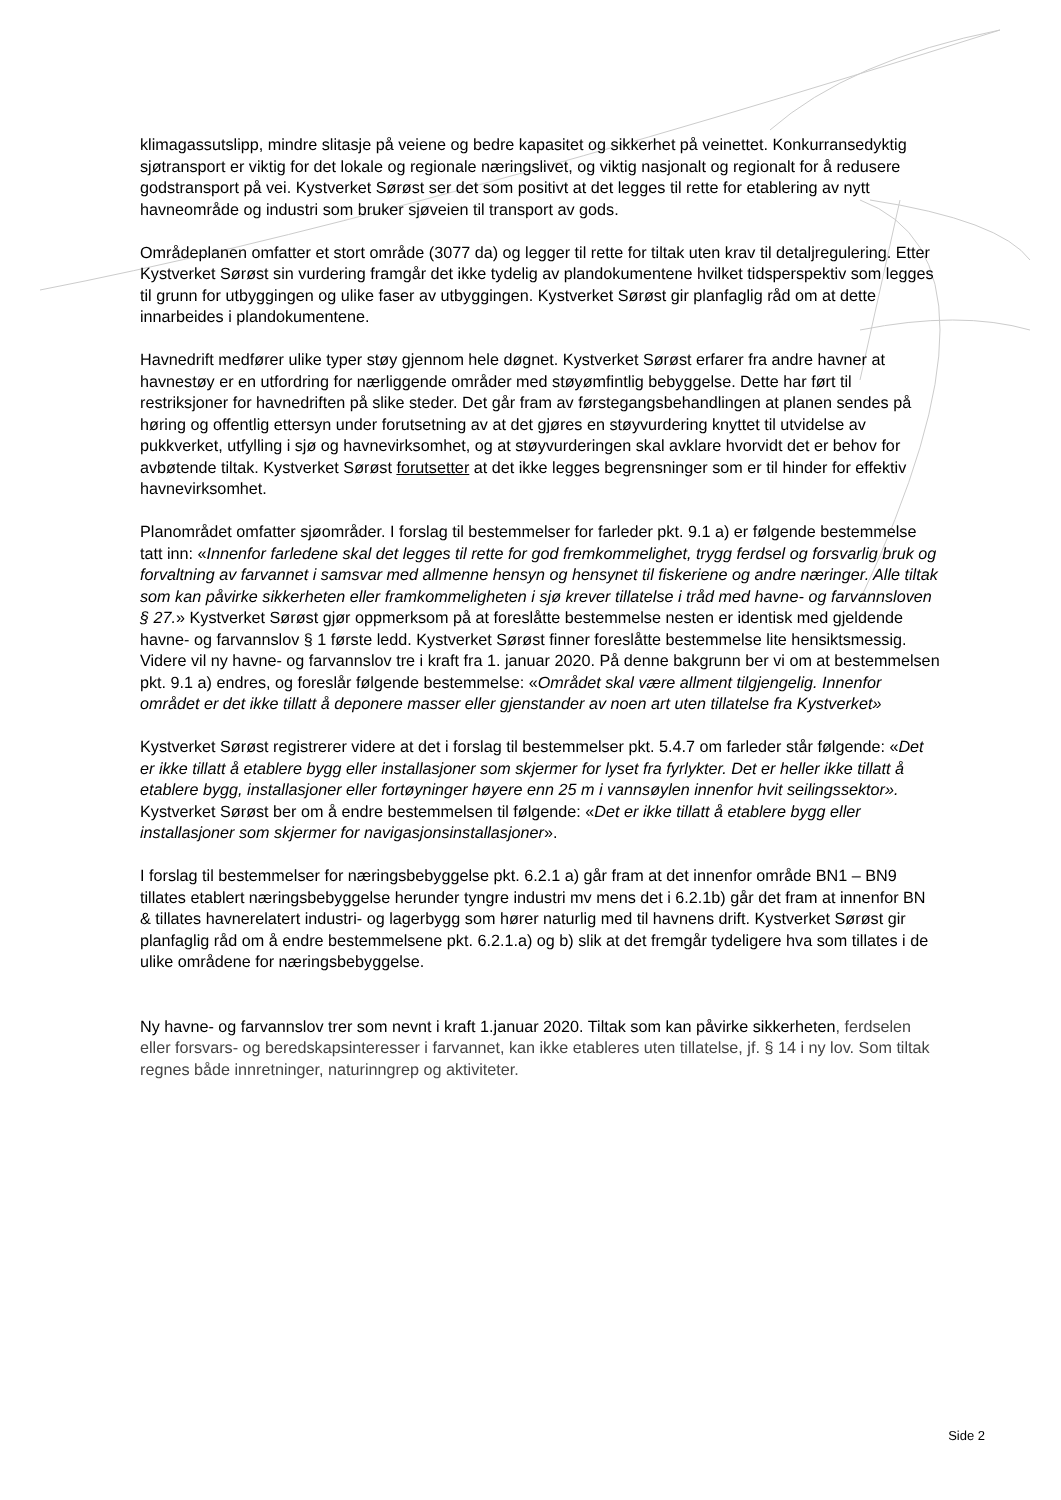klimagassutslipp, mindre slitasje på veiene og bedre kapasitet og sikkerhet på veinettet. Konkurransedyktig sjøtransport er viktig for det lokale og regionale næringslivet, og viktig nasjonalt og regionalt for å redusere godstransport på vei. Kystverket Sørøst ser det som positivt at det legges til rette for etablering av nytt havneområde og industri som bruker sjøveien til transport av gods.
Områdeplanen omfatter et stort område (3077 da) og legger til rette for tiltak uten krav til detaljregulering. Etter Kystverket Sørøst sin vurdering framgår det ikke tydelig av plandokumentene hvilket tidsperspektiv som legges til grunn for utbyggingen og ulike faser av utbyggingen. Kystverket Sørøst gir planfaglig råd om at dette innarbeides i plandokumentene.
Havnedrift medfører ulike typer støy gjennom hele døgnet. Kystverket Sørøst erfarer fra andre havner at havnestøy er en utfordring for nærliggende områder med støyømfintlig bebyggelse. Dette har ført til restriksjoner for havnedriften på slike steder. Det går fram av førstegangsbehandlingen at planen sendes på høring og offentlig ettersyn under forutsetning av at det gjøres en støyvurdering knyttet til utvidelse av pukkverket, utfylling i sjø og havnevirksomhet, og at støyvurderingen skal avklare hvorvidt det er behov for avbøtende tiltak. Kystverket Sørøst forutsetter at det ikke legges begrensninger som er til hinder for effektiv havnevirksomhet.
Planområdet omfatter sjøområder. I forslag til bestemmelser for farleder pkt. 9.1 a) er følgende bestemmelse tatt inn: «Innenfor farledene skal det legges til rette for god fremkommelighet, trygg ferdsel og forsvarlig bruk og forvaltning av farvannet i samsvar med allmenne hensyn og hensynet til fiskeriene og andre næringer. Alle tiltak som kan påvirke sikkerheten eller framkommeligheten i sjø krever tillatelse i tråd med havne- og farvannsloven § 27.» Kystverket Sørøst gjør oppmerksom på at foreslåtte bestemmelse nesten er identisk med gjeldende havne- og farvannslov § 1 første ledd. Kystverket Sørøst finner foreslåtte bestemmelse lite hensiktsmessig. Videre vil ny havne- og farvannslov tre i kraft fra 1. januar 2020. På denne bakgrunn ber vi om at bestemmelsen pkt. 9.1 a) endres, og foreslår følgende bestemmelse: «Området skal være allment tilgjengelig. Innenfor området er det ikke tillatt å deponere masser eller gjenstander av noen art uten tillatelse fra Kystverket»
Kystverket Sørøst registrerer videre at det i forslag til bestemmelser pkt. 5.4.7 om farleder står følgende: «Det er ikke tillatt å etablere bygg eller installasjoner som skjermer for lyset fra fyrlykter. Det er heller ikke tillatt å etablere bygg, installasjoner eller fortøyninger høyere enn 25 m i vannsøylen innenfor hvit seilingssektor». Kystverket Sørøst ber om å endre bestemmelsen til følgende: «Det er ikke tillatt å etablere bygg eller installasjoner som skjermer for navigasjonsinstallasjoner».
I forslag til bestemmelser for næringsbebyggelse pkt. 6.2.1 a) går fram at det innenfor område BN1 – BN9 tillates etablert næringsbebyggelse herunder tyngre industri mv mens det i 6.2.1b) går det fram at innenfor BN & tillates havnerelatert industri- og lagerbygg som hører naturlig med til havnens drift. Kystverket Sørøst gir planfaglig råd om å endre bestemmelsene pkt. 6.2.1.a) og b) slik at det fremgår tydeligere hva som tillates i de ulike områdene for næringsbebyggelse.
Ny havne- og farvannslov trer som nevnt i kraft 1.januar 2020. Tiltak som kan påvirke sikkerheten, ferdselen eller forsvars- og beredskapsinteresser i farvannet, kan ikke etableres uten tillatelse, jf. § 14 i ny lov. Som tiltak regnes både innretninger, naturinngrep og aktiviteter.
Side 2